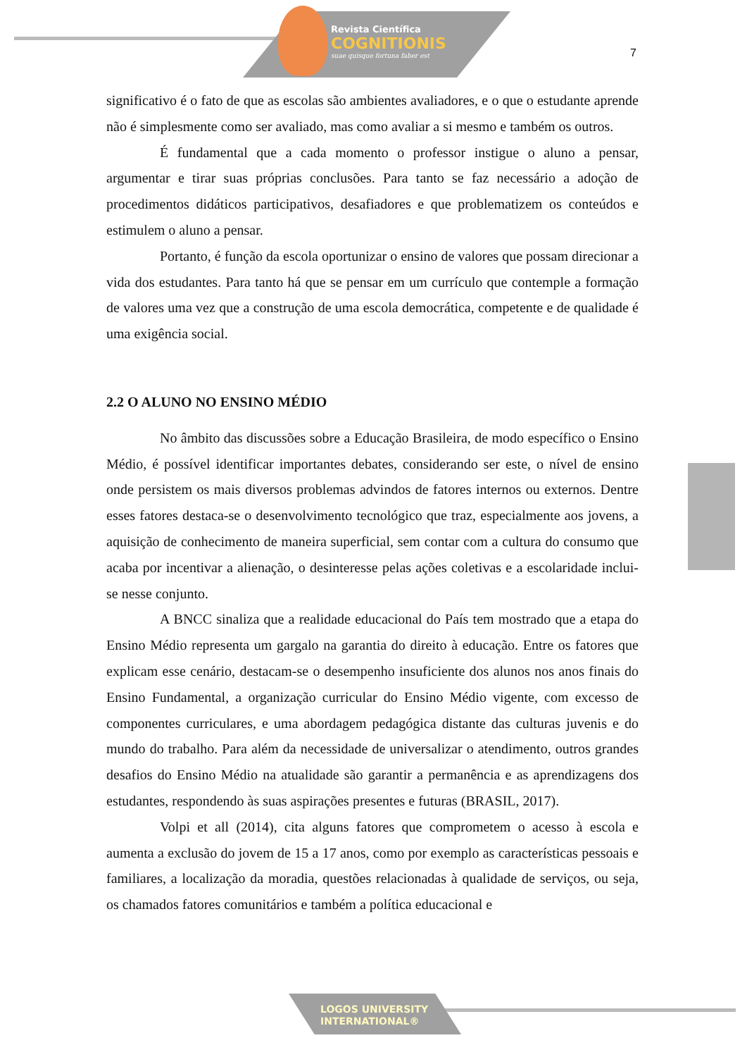Revista Científica
COGNITIONIS
suae quisque fortuna faber est
7
significativo é o fato de que as escolas são ambientes avaliadores, e o que o estudante aprende não é simplesmente como ser avaliado, mas como avaliar a si mesmo e também os outros.
É fundamental que a cada momento o professor instigue o aluno a pensar, argumentar e tirar suas próprias conclusões. Para tanto se faz necessário a adoção de procedimentos didáticos participativos, desafiadores e que problematizem os conteúdos e estimulem o aluno a pensar.
Portanto, é função da escola oportunizar o ensino de valores que possam direcionar a vida dos estudantes. Para tanto há que se pensar em um currículo que contemple a formação de valores uma vez que a construção de uma escola democrática, competente e de qualidade é uma exigência social.
2.2 O ALUNO NO ENSINO MÉDIO
No âmbito das discussões sobre a Educação Brasileira, de modo específico o Ensino Médio, é possível identificar importantes debates, considerando ser este, o nível de ensino onde persistem os mais diversos problemas advindos de fatores internos ou externos. Dentre esses fatores destaca-se o desenvolvimento tecnológico que traz, especialmente aos jovens, a aquisição de conhecimento de maneira superficial, sem contar com a cultura do consumo que acaba por incentivar a alienação, o desinteresse pelas ações coletivas e a escolaridade inclui-se nesse conjunto.
A BNCC sinaliza que a realidade educacional do País tem mostrado que a etapa do Ensino Médio representa um gargalo na garantia do direito à educação. Entre os fatores que explicam esse cenário, destacam-se o desempenho insuficiente dos alunos nos anos finais do Ensino Fundamental, a organização curricular do Ensino Médio vigente, com excesso de componentes curriculares, e uma abordagem pedagógica distante das culturas juvenis e do mundo do trabalho. Para além da necessidade de universalizar o atendimento, outros grandes desafios do Ensino Médio na atualidade são garantir a permanência e as aprendizagens dos estudantes, respondendo às suas aspirações presentes e futuras (BRASIL, 2017).
Volpi et all (2014), cita alguns fatores que comprometem o acesso à escola e aumenta a exclusão do jovem de 15 a 17 anos, como por exemplo as características pessoais e familiares, a localização da moradia, questões relacionadas à qualidade de serviços, ou seja, os chamados fatores comunitários e também a política educacional e
LOGOS UNIVERSITY
INTERNATIONAL®